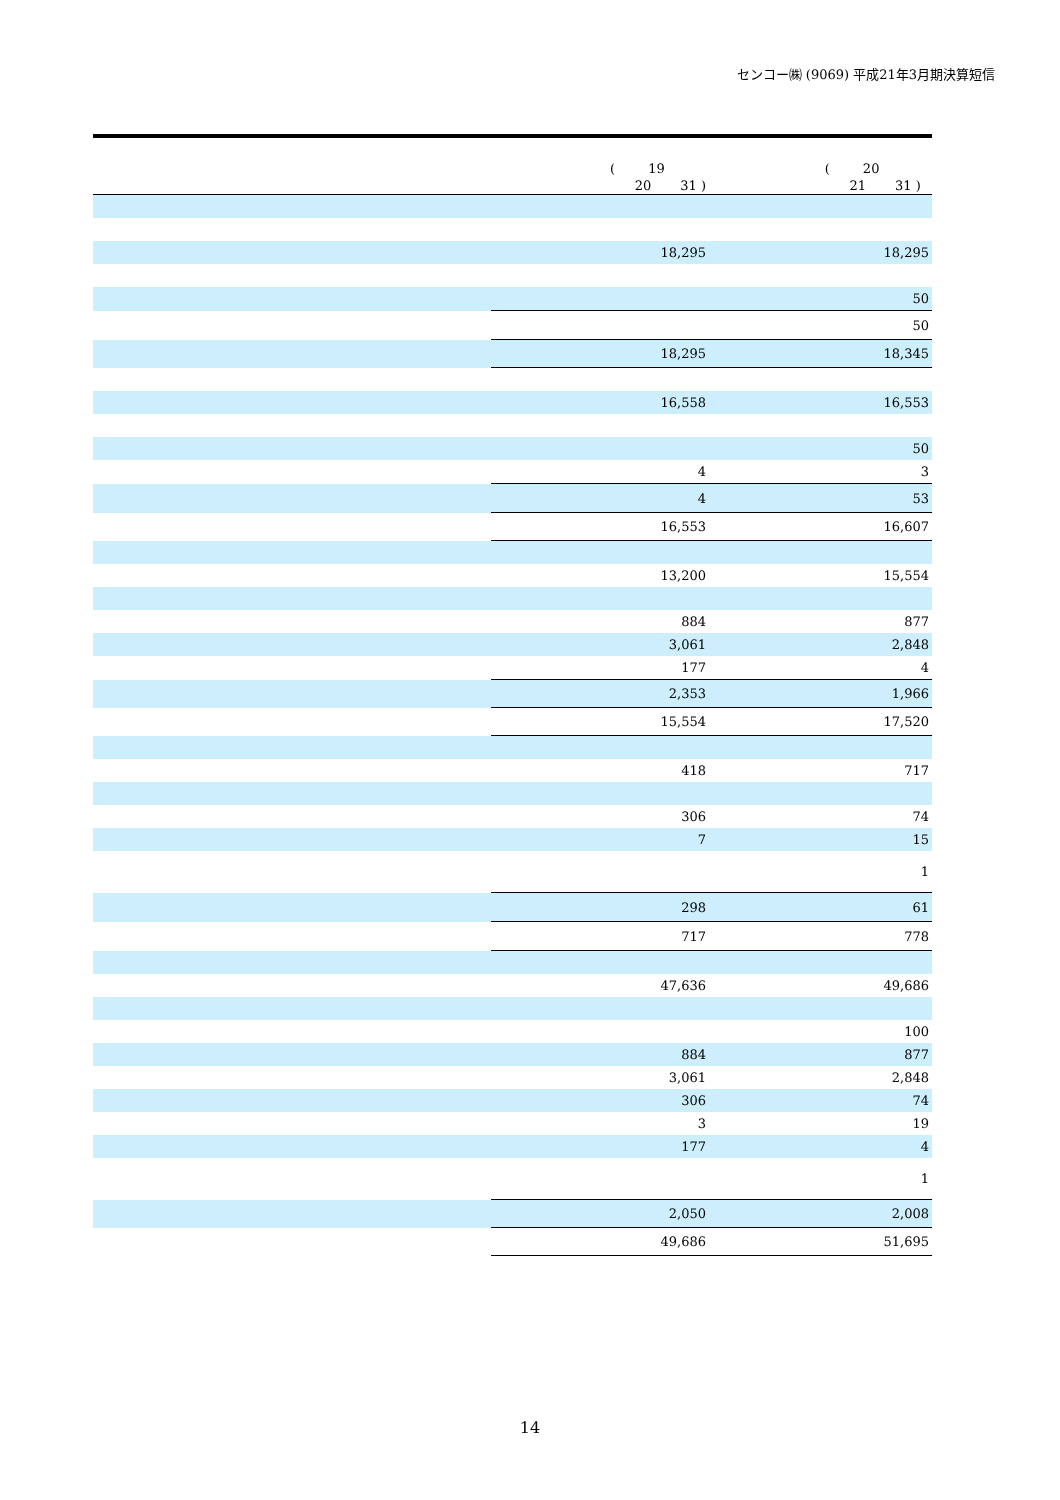センコー㈱ (9069) 平成21年3月期決算短信
| | ( 19 20 31 ) | ( 20 21 31 ) |
| --- | --- | --- |
| | 18,295 | 18,295 |
| | | 50 |
| | | 50 |
| | 18,295 | 18,345 |
| | 16,558 | 16,553 |
| | | 50 |
| | 4 | 3 |
| | 4 | 53 |
| | 16,553 | 16,607 |
| | 13,200 | 15,554 |
| | 884 | 877 |
| | 3,061 | 2,848 |
| | 177 | 4 |
| | 2,353 | 1,966 |
| | 15,554 | 17,520 |
| | 418 | 717 |
| | 306 | 74 |
| | 7 | 15 |
| | | 1 |
| | 298 | 61 |
| | 717 | 778 |
| | 47,636 | 49,686 |
| | | 100 |
| | 884 | 877 |
| | 3,061 | 2,848 |
| | 306 | 74 |
| | 3 | 19 |
| | 177 | 4 |
| | | 1 |
| | 2,050 | 2,008 |
| | 49,686 | 51,695 |
14